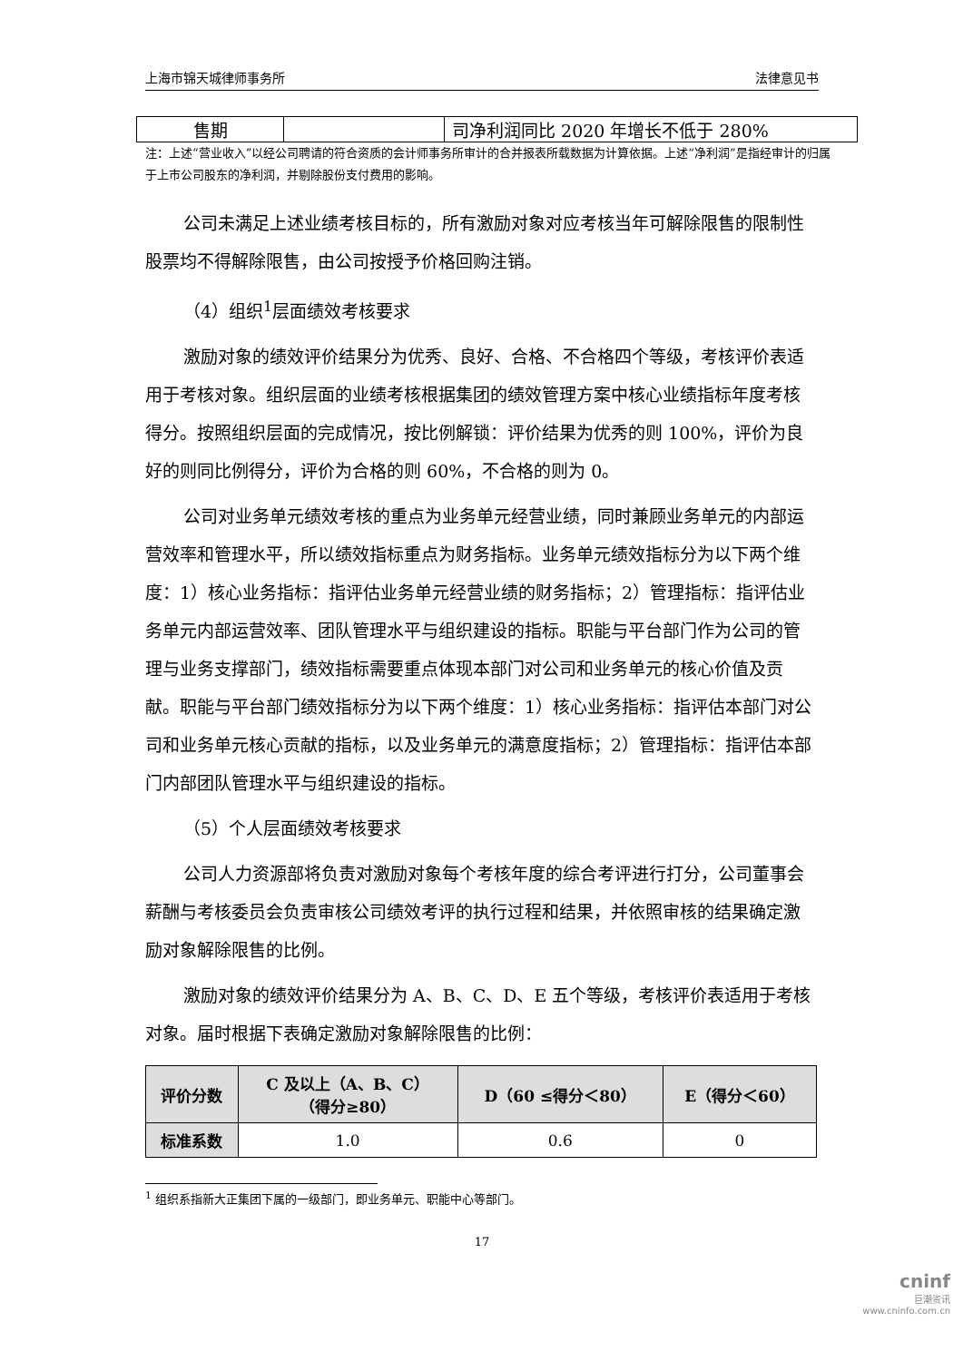上海市锦天城律师事务所 法律意见书
| 售期 | | 司净利润同比 2020 年增长不低于 280% |
注：上述“营业收入”以经公司聘请的符合资质的会计师事务所审计的合并报表所载数据为计算依据。上述“净利润”是指经审计的归属于上市公司股东的净利润，并剔除股份支付费用的影响。
公司未满足上述业绩考核目标的，所有激励对象对应考核当年可解除限售的限制性股票均不得解除限售，由公司按授予价格回购注销。
（4）组织<sup>1</sup>层面绩效考核要求
激励对象的绩效评价结果分为优秀、良好、合格、不合格四个等级，考核评价表适用于考核对象。组织层面的业绩考核根据集团的绩效管理方案中核心业绩指标年度考核得分。按照组织层面的完成情况，按比例解锁：评价结果为优秀的则 100%，评价为良好的则同比例得分，评价为合格的则 60%，不合格的则为 0。
公司对业务单元绩效考核的重点为业务单元经营业绩，同时兼顾业务单元的内部运营效率和管理水平，所以绩效指标重点为财务指标。业务单元绩效指标分为以下两个维度：1）核心业务指标：指评估业务单元经营业绩的财务指标；2）管理指标：指评估业务单元内部运营效率、团队管理水平与组织建设的指标。职能与平台部门作为公司的管理与业务支撑部门，绩效指标需要重点体现本部门对公司和业务单元的核心价值及贡献。职能与平台部门绩效指标分为以下两个维度：1）核心业务指标：指评估本部门对公司和业务单元核心贡献的指标，以及业务单元的满意度指标；2）管理指标：指评估本部门内部团队管理水平与组织建设的指标。
（5）个人层面绩效考核要求
公司人力资源部将负责对激励对象每个考核年度的综合考评进行打分，公司董事会薪酬与考核委员会负责审核公司绩效考评的执行过程和结果，并依照审核的结果确定激励对象解除限售的比例。
激励对象的绩效评价结果分为 A、B、C、D、E 五个等级，考核评价表适用于考核对象。届时根据下表确定激励对象解除限售的比例：
| 评价分数 | C 及以上（A、B、C） （得分≥80） | D（60 ≤得分＜80） | E（得分＜60） |
| --- | --- | --- | --- |
| 标准系数 | 1.0 | 0.6 | 0 |
<sup>1</sup> 组织系指新大正集团下属的一级部门，即业务单元、职能中心等部门。
17
cninf
巨潮资讯
www.cninfo.com.cn